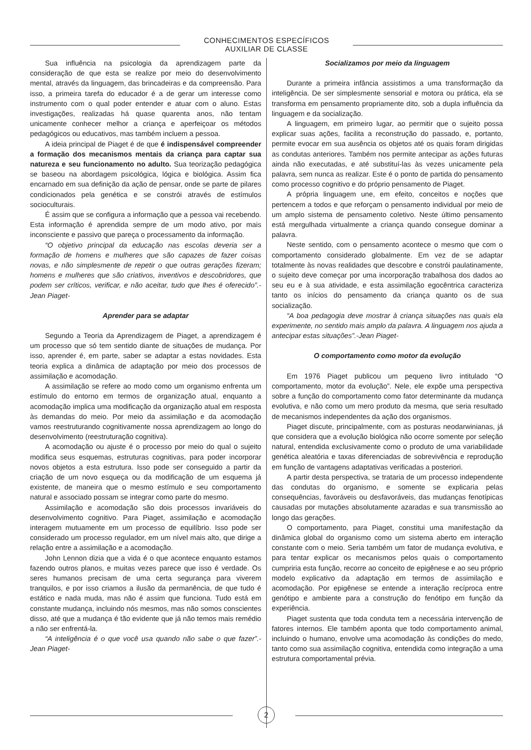CONHECIMENTOS ESPECÍFICOS
AUXILIAR DE CLASSE
Sua influência na psicologia da aprendizagem parte da consideração de que esta se realize por meio do desenvolvimento mental, através da linguagem, das brincadeiras e da compreensão. Para isso, a primeira tarefa do educador é a de gerar um interesse como instrumento com o qual poder entender e atuar com o aluno. Estas investigações, realizadas há quase quarenta anos, não tentam unicamente conhecer melhor a criança e aperfeiçoar os métodos pedagógicos ou educativos, mas também incluem a pessoa.
A ideia principal de Piaget é de que é indispensável compreender a formação dos mecanismos mentais da criança para captar sua natureza e seu funcionamento no adulto. Sua teorização pedagógica se baseou na abordagem psicológica, lógica e biológica. Assim fica encarnado em sua definição da ação de pensar, onde se parte de pilares condicionados pela genética e se constrói através de estímulos socioculturais.
É assim que se configura a informação que a pessoa vai recebendo. Esta informação é aprendida sempre de um modo ativo, por mais inconsciente e passivo que pareça o processamento da informação.
“O objetivo principal da educação nas escolas deveria ser a formação de homens e mulheres que são capazes de fazer coisas novas, e não simplesmente de repetir o que outras gerações fizeram; homens e mulheres que são criativos, inventivos e descobridores, que podem ser críticos, verificar, e não aceitar, tudo que lhes é oferecido”.-Jean Piaget-
Aprender para se adaptar
Segundo a Teoria da Aprendizagem de Piaget, a aprendizagem é um processo que só tem sentido diante de situações de mudança. Por isso, aprender é, em parte, saber se adaptar a estas novidades. Esta teoria explica a dinâmica de adaptação por meio dos processos de assimilação e acomodação.
A assimilação se refere ao modo como um organismo enfrenta um estímulo do entorno em termos de organização atual, enquanto a acomodação implica uma modificação da organização atual em resposta às demandas do meio. Por meio da assimilação e da acomodação vamos reestruturando cognitivamente nossa aprendizagem ao longo do desenvolvimento (reestruturação cognitiva).
A acomodação ou ajuste é o processo por meio do qual o sujeito modifica seus esquemas, estruturas cognitivas, para poder incorporar novos objetos a esta estrutura. Isso pode ser conseguido a partir da criação de um novo esqueça ou da modificação de um esquema já existente, de maneira que o mesmo estímulo e seu comportamento natural e associado possam se integrar como parte do mesmo.
Assimilação e acomodação são dois processos invariáveis do desenvolvimento cognitivo. Para Piaget, assimilação e acomodação interagem mutuamente em um processo de equilíbrio. Isso pode ser considerado um processo regulador, em um nível mais alto, que dirige a relação entre a assimilação e a acomodação.
John Lennon dizia que a vida é o que acontece enquanto estamos fazendo outros planos, e muitas vezes parece que isso é verdade. Os seres humanos precisam de uma certa segurança para viverem tranquilos, e por isso criamos a ilusão da permanência, de que tudo é estático e nada muda, mas não é assim que funciona. Tudo está em constante mudança, incluindo nós mesmos, mas não somos conscientes disso, até que a mudança é tão evidente que já não temos mais remédio a não ser enfrentá-la.
“A inteligência é o que você usa quando não sabe o que fazer”.-Jean Piaget-
Socializamos por meio da linguagem
Durante a primeira infância assistimos a uma transformação da inteligência. De ser simplesmente sensorial e motora ou prática, ela se transforma em pensamento propriamente dito, sob a dupla influência da linguagem e da socialização.
A linguagem, em primeiro lugar, ao permitir que o sujeito possa explicar suas ações, facilita a reconstrução do passado, e, portanto, permite evocar em sua ausência os objetos até os quais foram dirigidas as condutas anteriores. Também nos permite antecipar as ações futuras ainda não executadas, e até substituí-las às vezes unicamente pela palavra, sem nunca as realizar. Este é o ponto de partida do pensamento como processo cognitivo e do próprio pensamento de Piaget.
A própria linguagem une, em efeito, conceitos e noções que pertencem a todos e que reforçam o pensamento individual por meio de um amplo sistema de pensamento coletivo. Neste último pensamento está mergulhada virtualmente a criança quando consegue dominar a palavra.
Neste sentido, com o pensamento acontece o mesmo que com o comportamento considerado globalmente. Em vez de se adaptar totalmente às novas realidades que descobre e constrói paulatinamente, o sujeito deve começar por uma incorporação trabalhosa dos dados ao seu eu e à sua atividade, e esta assimilação egocêntrica caracteriza tanto os inícios do pensamento da criança quanto os de sua socialização.
“A boa pedagogia deve mostrar à criança situações nas quais ela experimente, no sentido mais amplo da palavra. A linguagem nos ajuda a antecipar estas situações”.-Jean Piaget-
O comportamento como motor da evolução
Em 1976 Piaget publicou um pequeno livro intitulado “O comportamento, motor da evolução”. Nele, ele expõe uma perspectiva sobre a função do comportamento como fator determinante da mudança evolutiva, e não como um mero produto da mesma, que seria resultado de mecanismos independentes da ação dos organismos.
Piaget discute, principalmente, com as posturas neodarwinianas, já que considera que a evolução biológica não ocorre somente por seleção natural, entendida exclusivamente como o produto de uma variabilidade genética aleatória e taxas diferenciadas de sobrevivência e reprodução em função de vantagens adaptativas verificadas a posteriori.
A partir desta perspectiva, se trataria de um processo independente das condutas do organismo, e somente se explicaria pelas consequências, favoráveis ou desfavoráveis, das mudanças fenotípicas causadas por mutações absolutamente azaradas e sua transmissão ao longo das gerações.
O comportamento, para Piaget, constitui uma manifestação da dinâmica global do organismo como um sistema aberto em interação constante com o meio. Seria também um fator de mudança evolutiva, e para tentar explicar os mecanismos pelos quais o comportamento cumpriria esta função, recorre ao conceito de epigênese e ao seu próprio modelo explicativo da adaptação em termos de assimilação e acomodação. Por epigênese se entende a interação recíproca entre genótipo e ambiente para a construção do fenótipo em função da experiência.
Piaget sustenta que toda conduta tem a necessária intervenção de fatores internos. Ele também aponta que todo comportamento animal, incluindo o humano, envolve uma acomodação às condições do medo, tanto como sua assimilação cognitiva, entendida como integração a uma estrutura comportamental prévia.
2